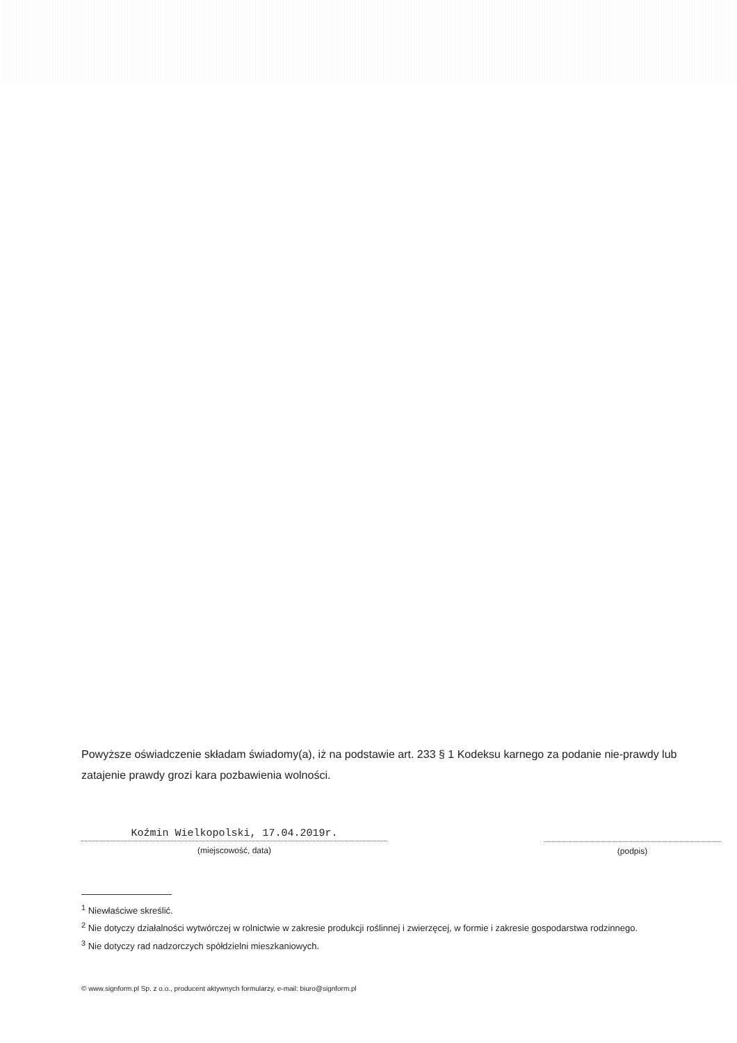Powyższe oświadczenie składam świadomy(a), iż na podstawie art. 233 § 1 Kodeksu karnego za podanie nie-prawdy lub zatajenie prawdy grozi kara pozbawienia wolności.
Koźmin Wielkopolski, 17.04.2019r.
(miejscowość, data)
(podpis)
<sup>1</sup> Niewłaściwe skreślić.
<sup>2</sup> Nie dotyczy działalności wytwórczej w rolnictwie w zakresie produkcji roślinnej i zwierzęcej, w formie i zakresie gospodarstwa rodzinnego.
<sup>3</sup> Nie dotyczy rad nadzorczych spółdzielni mieszkaniowych.
© www.signform.pl Sp. z o.o., producent aktywnych formularzy, e-mail: biuro@signform.pl